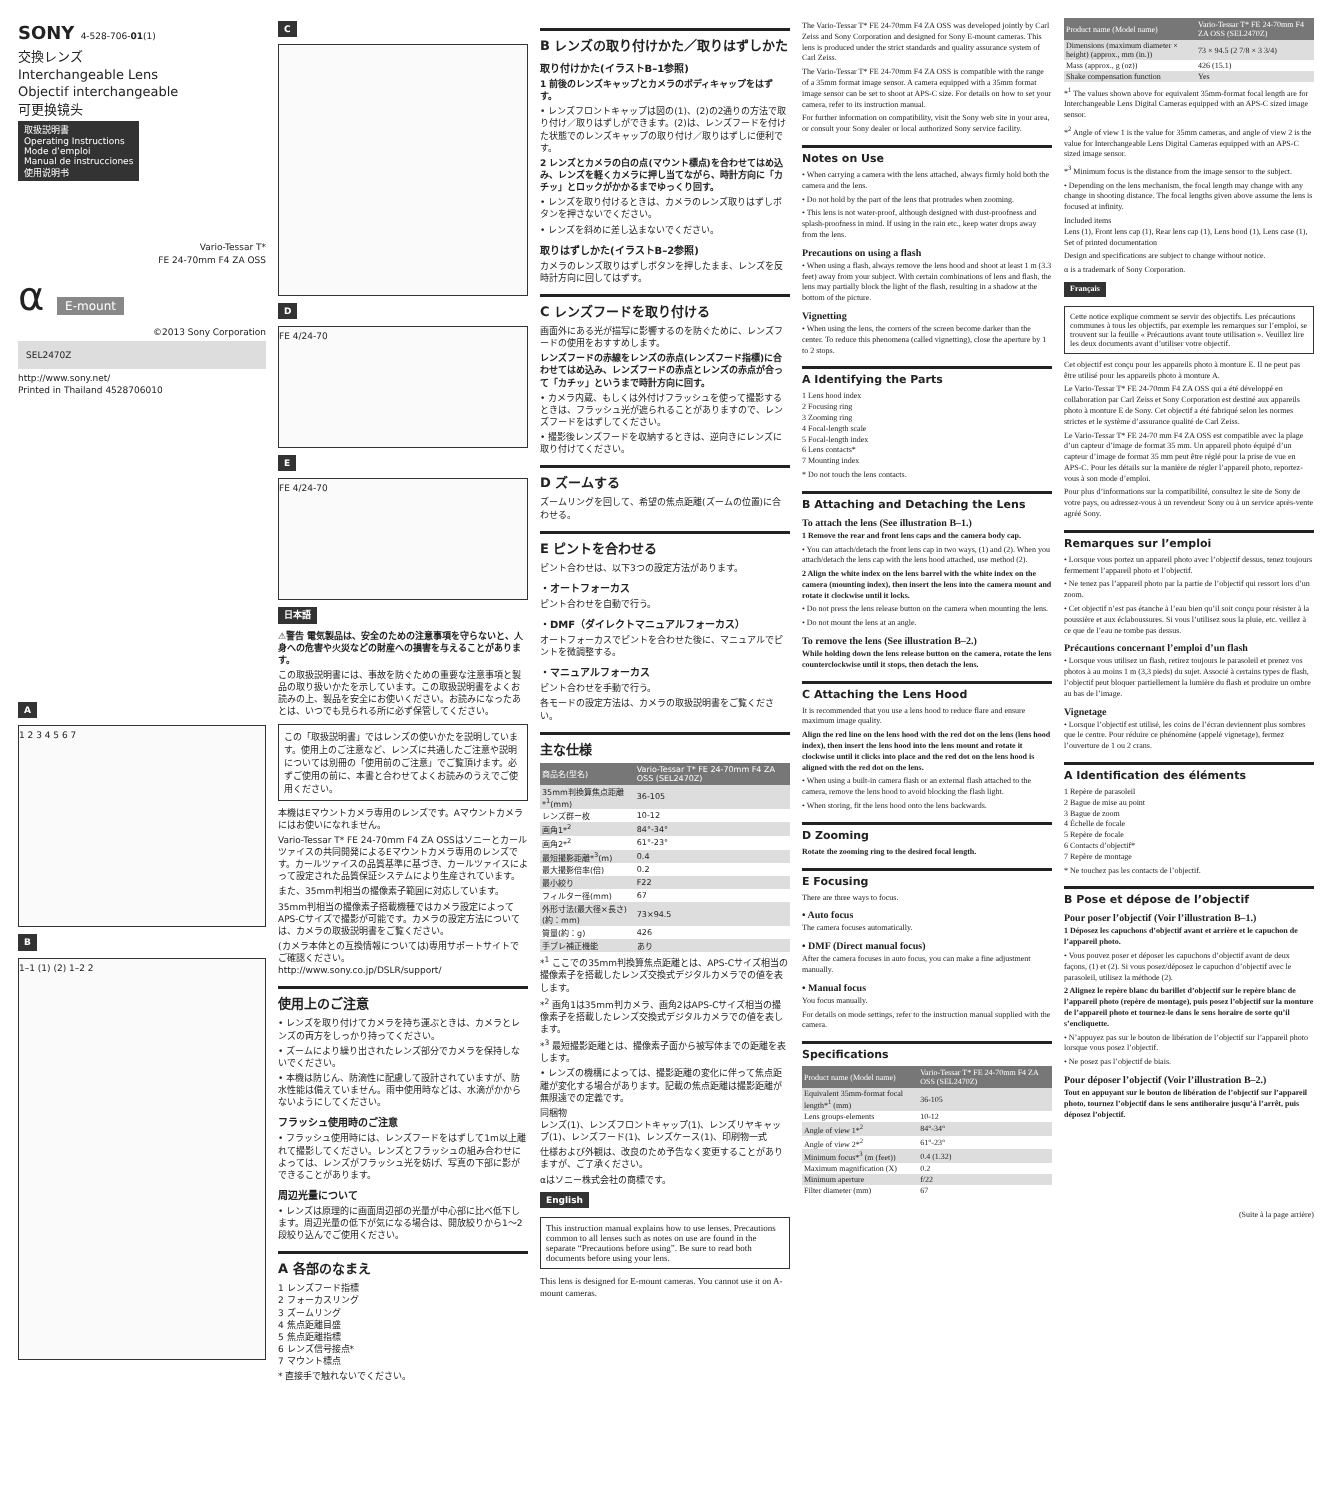SONY 4-528-706-01(1)
交換レンズ
Interchangeable Lens
Objectif interchangeable
可更换镜头
取扱説明書
Operating Instructions
Mode d’emploi
Manual de instrucciones
使用说明书
Vario-Tessar T*
FE 24-70mm F4 ZA OSS
α E-mount
©2013 Sony Corporation
SEL2470Z
http://www.sony.net/
Printed in Thailand 4528706010
A
1 2 3 4 5 6 7
B
1–1 (1) (2) 1–2 2
C D
FE 4/24-70
E
FE 4/24-70
日本語
⚠警告 電気製品は、安全のための注意事項を守らないと、人身への危害や火災などの財産への損害を与えることがあります。
この取扱説明書には、事故を防ぐための重要な注意事項と製品の取り扱いかたを示しています。この取扱説明書をよくお読みの上、製品を安全にお使いください。お読みになったあとは、いつでも見られる所に必ず保管してください。
この「取扱説明書」ではレンズの使いかたを説明しています。使用上のご注意など、レンズに共通したご注意や説明については別冊の「使用前のご注意」でご覧頂けます。必ずご使用の前に、本書と合わせてよくお読みのうえでご使用ください。
本機はEマウントカメラ専用のレンズです。Aマウントカメラにはお使いになれません。
Vario-Tessar T* FE 24-70mm F4 ZA OSSはソニーとカールツァイスの共同開発によるEマウントカメラ専用のレンズです。カールツァイスの品質基準に基づき、カールツァイスによって設定された品質保証システムにより生産されています。
また、35mm判相当の撮像素子範囲に対応しています。
35mm判相当の撮像素子搭載機種ではカメラ設定によってAPS-Cサイズで撮影が可能です。カメラの設定方法については、カメラの取扱説明書をご覧ください。
(カメラ本体との互換情報については)専用サポートサイトでご確認ください。
http://www.sony.co.jp/DSLR/support/
使用上のご注意
• レンズを取り付けてカメラを持ち運ぶときは、カメラとレンズの両方をしっかり持ってください。
• ズームにより繰り出されたレンズ部分でカメラを保持しないでください。
• 本機は防じん、防滴性に配慮して設計されていますが、防水性能は備えていません。雨中使用時などは、水滴がかからないようにしてください。
フラッシュ使用時のご注意
• フラッシュ使用時には、レンズフードをはずして1m以上離れて撮影してください。レンズとフラッシュの組み合わせによっては、レンズがフラッシュ光を妨げ、写真の下部に影ができることがあります。
周辺光量について
• レンズは原理的に画面周辺部の光量が中心部に比べ低下します。周辺光量の低下が気になる場合は、開放絞りから1～2段絞り込んでご使用ください。
A 各部のなまえ
1 レンズフード指標
2 フォーカスリング
3 ズームリング
4 焦点距離目盛
5 焦点距離指標
6 レンズ信号接点*
7 マウント標点
* 直接手で触れないでください。
B レンズの取り付けかた／取りはずしかた
取り付けかた(イラストB–1参照)
1 前後のレンズキャップとカメラのボディキャップをはずす。
• レンズフロントキャップは図の(1)、(2)の2通りの方法で取り付け／取りはずしができます。(2)は、レンズフードを付けた状態でのレンズキャップの取り付け／取りはずしに便利です。
2 レンズとカメラの白の点(マウント標点)を合わせてはめ込み、レンズを軽くカメラに押し当てながら、時計方向に「カチッ」とロックがかかるまでゆっくり回す。
• レンズを取り付けるときは、カメラのレンズ取りはずしボタンを押さないでください。
• レンズを斜めに差し込まないでください。
取りはずしかた(イラストB–2参照)
カメラのレンズ取りはずしボタンを押したまま、レンズを反時計方向に回してはずす。
C レンズフードを取り付ける
画面外にある光が描写に影響するのを防ぐために、レンズフードの使用をおすすめします。
レンズフードの赤線をレンズの赤点(レンズフード指標)に合わせてはめ込み、レンズフードの赤点とレンズの赤点が合って「カチッ」というまで時計方向に回す。
• カメラ内蔵、もしくは外付けフラッシュを使って撮影するときは、フラッシュ光が遮られることがありますので、レンズフードをはずしてください。
• 撮影後レンズフードを収納するときは、逆向きにレンズに取り付けてください。
D ズームする
ズームリングを回して、希望の焦点距離(ズームの位置)に合わせる。
E ピントを合わせる
ピント合わせは、以下3つの設定方法があります。
・オートフォーカス
ピント合わせを自動で行う。
・DMF（ダイレクトマニュアルフォーカス）
オートフォーカスでピントを合わせた後に、マニュアルでピントを微調整する。
・マニュアルフォーカス
ピント合わせを手動で行う。
各モードの設定方法は、カメラの取扱説明書をご覧ください。
主な仕様
| 商品名(型名) | Vario-Tessar T* FE 24-70mm F4 ZA OSS (SEL2470Z) |
| --- | --- |
| 35mm判換算焦点距離*<sup>1</sup>(mm) | 36-105 |
| レンズ群ー枚 | 10-12 |
| 画角1*<sup>2</sup> | 84°-34° |
| 画角2*<sup>2</sup> | 61°-23° |
| 最短撮影距離*<sup>3</sup>(m) | 0.4 |
| 最大撮影倍率(倍) | 0.2 |
| 最小絞り | F22 |
| フィルター径(mm) | 67 |
| 外形寸法(最大径×長さ)(約：mm) | 73×94.5 |
| 質量(約：g) | 426 |
| 手ブレ補正機能 | あり |
*<sup>1</sup> ここでの35mm判換算焦点距離とは、APS-Cサイズ相当の撮像素子を搭載したレンズ交換式デジタルカメラでの値を表します。
*<sup>2</sup> 画角1は35mm判カメラ、画角2はAPS-Cサイズ相当の撮像素子を搭載したレンズ交換式デジタルカメラでの値を表します。
*<sup>3</sup> 最短撮影距離とは、撮像素子面から被写体までの距離を表します。
• レンズの機構によっては、撮影距離の変化に伴って焦点距離が変化する場合があります。記載の焦点距離は撮影距離が無限遠での定義です。
同梱物
レンズ(1)、レンズフロントキャップ(1)、レンズリヤキャップ(1)、レンズフード(1)、レンズケース(1)、印刷物一式
仕様および外観は、改良のため予告なく変更することがありますが、ご了承ください。
αはソニー株式会社の商標です。
English
This instruction manual explains how to use lenses. Precautions common to all lenses such as notes on use are found in the separate “Precautions before using”. Be sure to read both documents before using your lens.
This lens is designed for E-mount cameras. You cannot use it on A-mount cameras.
The Vario-Tessar T* FE 24-70mm F4 ZA OSS was developed jointly by Carl Zeiss and Sony Corporation and designed for Sony E-mount cameras. This lens is produced under the strict standards and quality assurance system of Carl Zeiss.
The Vario-Tessar T* FE 24-70mm F4 ZA OSS is compatible with the range of a 35mm format image sensor. A camera equipped with a 35mm format image sensor can be set to shoot at APS-C size. For details on how to set your camera, refer to its instruction manual.
For further information on compatibility, visit the Sony web site in your area, or consult your Sony dealer or local authorized Sony service facility.
Notes on Use
• When carrying a camera with the lens attached, always firmly hold both the camera and the lens.
• Do not hold by the part of the lens that protrudes when zooming.
• This lens is not water-proof, although designed with dust-proofness and splash-proofness in mind. If using in the rain etc., keep water drops away from the lens.
Precautions on using a flash
• When using a flash, always remove the lens hood and shoot at least 1 m (3.3 feet) away from your subject. With certain combinations of lens and flash, the lens may partially block the light of the flash, resulting in a shadow at the bottom of the picture.
Vignetting
• When using the lens, the corners of the screen become darker than the center. To reduce this phenomena (called vignetting), close the aperture by 1 to 2 stops.
A Identifying the Parts
1 Lens hood index
2 Focusing ring
3 Zooming ring
4 Focal-length scale
5 Focal-length index
6 Lens contacts*
7 Mounting index
* Do not touch the lens contacts.
B Attaching and Detaching the Lens
To attach the lens (See illustration B–1.)
1 Remove the rear and front lens caps and the camera body cap.
• You can attach/detach the front lens cap in two ways, (1) and (2). When you attach/detach the lens cap with the lens hood attached, use method (2).
2 Align the white index on the lens barrel with the white index on the camera (mounting index), then insert the lens into the camera mount and rotate it clockwise until it locks.
• Do not press the lens release button on the camera when mounting the lens.
• Do not mount the lens at an angle.
To remove the lens (See illustration B–2.)
While holding down the lens release button on the camera, rotate the lens counterclockwise until it stops, then detach the lens.
C Attaching the Lens Hood
It is recommended that you use a lens hood to reduce flare and ensure maximum image quality.
Align the red line on the lens hood with the red dot on the lens (lens hood index), then insert the lens hood into the lens mount and rotate it clockwise until it clicks into place and the red dot on the lens hood is aligned with the red dot on the lens.
• When using a built-in camera flash or an external flash attached to the camera, remove the lens hood to avoid blocking the flash light.
• When storing, fit the lens hood onto the lens backwards.
D Zooming
Rotate the zooming ring to the desired focal length.
E Focusing
There are three ways to focus.
• Auto focus
The camera focuses automatically.
• DMF (Direct manual focus)
After the camera focuses in auto focus, you can make a fine adjustment manually.
• Manual focus
You focus manually.
For details on mode settings, refer to the instruction manual supplied with the camera.
Specifications
| Product name (Model name) | Vario-Tessar T* FE 24-70mm F4 ZA OSS (SEL2470Z) |
| --- | --- |
| Equivalent 35mm-format focal length*<sup>1</sup> (mm) | 36-105 |
| Lens groups-elements | 10-12 |
| Angle of view 1*<sup>2</sup> | 84°-34° |
| Angle of view 2*<sup>2</sup> | 61°-23° |
| Minimum focus*<sup>3</sup> (m (feet)) | 0.4 (1.32) |
| Maximum magnification (X) | 0.2 |
| Minimum aperture | f/22 |
| Filter diameter (mm) | 67 |
| Product name (Model name) | Vario-Tessar T* FE 24-70mm F4 ZA OSS (SEL2470Z) |
| --- | --- |
| Dimensions (maximum diameter × height) (approx., mm (in.)) | 73 × 94.5 (2 7/8 × 3 3/4) |
| Mass (approx., g (oz)) | 426 (15.1) |
| Shake compensation function | Yes |
*<sup>1</sup> The values shown above for equivalent 35mm-format focal length are for Interchangeable Lens Digital Cameras equipped with an APS-C sized image sensor.
*<sup>2</sup> Angle of view 1 is the value for 35mm cameras, and angle of view 2 is the value for Interchangeable Lens Digital Cameras equipped with an APS-C sized image sensor.
*<sup>3</sup> Minimum focus is the distance from the image sensor to the subject.
• Depending on the lens mechanism, the focal length may change with any change in shooting distance. The focal lengths given above assume the lens is focused at infinity.
Included items
Lens (1), Front lens cap (1), Rear lens cap (1), Lens hood (1), Lens case (1), Set of printed documentation
Design and specifications are subject to change without notice.
α is a trademark of Sony Corporation.
Français
Cette notice explique comment se servir des objectifs. Les précautions communes à tous les objectifs, par exemple les remarques sur l’emploi, se trouvent sur la feuille « Précautions avant toute utilisation ». Veuillez lire les deux documents avant d’utiliser votre objectif.
Cet objectif est conçu pour les appareils photo à monture E. Il ne peut pas être utilisé pour les appareils photo à monture A.
Le Vario-Tessar T* FE 24-70mm F4 ZA OSS qui a été développé en collaboration par Carl Zeiss et Sony Corporation est destiné aux appareils photo à monture E de Sony. Cet objectif a été fabriqué selon les normes strictes et le système d’assurance qualité de Carl Zeiss.
Le Vario-Tessar T* FE 24-70 mm F4 ZA OSS est compatible avec la plage d’un capteur d’image de format 35 mm. Un appareil photo équipé d’un capteur d’image de format 35 mm peut être réglé pour la prise de vue en APS-C. Pour les détails sur la manière de régler l’appareil photo, reportez-vous à son mode d’emploi.
Pour plus d’informations sur la compatibilité, consultez le site de Sony de votre pays, ou adressez-vous à un revendeur Sony ou à un service après-vente agréé Sony.
Remarques sur l’emploi
• Lorsque vous portez un appareil photo avec l’objectif dessus, tenez toujours fermement l’appareil photo et l’objectif.
• Ne tenez pas l’appareil photo par la partie de l’objectif qui ressort lors d’un zoom.
• Cet objectif n’est pas étanche à l’eau bien qu’il soit conçu pour résister à la poussière et aux éclaboussures. Si vous l’utilisez sous la pluie, etc. veillez à ce que de l’eau ne tombe pas dessus.
Précautions concernant l’emploi d’un flash
• Lorsque vous utilisez un flash, retirez toujours le parasoleil et prenez vos photos à au moins 1 m (3,3 pieds) du sujet. Associé à certains types de flash, l’objectif peut bloquer partiellement la lumière du flash et produire un ombre au bas de l’image.
Vignetage
• Lorsque l’objectif est utilisé, les coins de l’écran deviennent plus sombres que le centre. Pour réduire ce phénomène (appelé vignetage), fermez l’ouverture de 1 ou 2 crans.
A Identification des éléments
1 Repère de parasoleil
2 Bague de mise au point
3 Bague de zoom
4 Échelle de focale
5 Repère de focale
6 Contacts d’objectif*
7 Repère de montage
* Ne touchez pas les contacts de l’objectif.
B Pose et dépose de l’objectif
Pour poser l’objectif (Voir l’illustration B–1.)
1 Déposez les capuchons d’objectif avant et arrière et le capuchon de l’appareil photo.
• Vous pouvez poser et déposer les capuchons d’objectif avant de deux façons, (1) et (2). Si vous posez/déposez le capuchon d’objectif avec le parasoleil, utilisez la méthode (2).
2 Alignez le repère blanc du barillet d’objectif sur le repère blanc de l’appareil photo (repère de montage), puis posez l’objectif sur la monture de l’appareil photo et tournez-le dans le sens horaire de sorte qu’il s’encliquette.
• N’appuyez pas sur le bouton de libération de l’objectif sur l’appareil photo lorsque vous posez l’objectif.
• Ne posez pas l’objectif de biais.
Pour déposer l’objectif (Voir l’illustration B–2.)
Tout en appuyant sur le bouton de libération de l’objectif sur l’appareil photo, tournez l’objectif dans le sens antihoraire jusqu’à l’arrêt, puis déposez l’objectif.
(Suite à la page arrière)